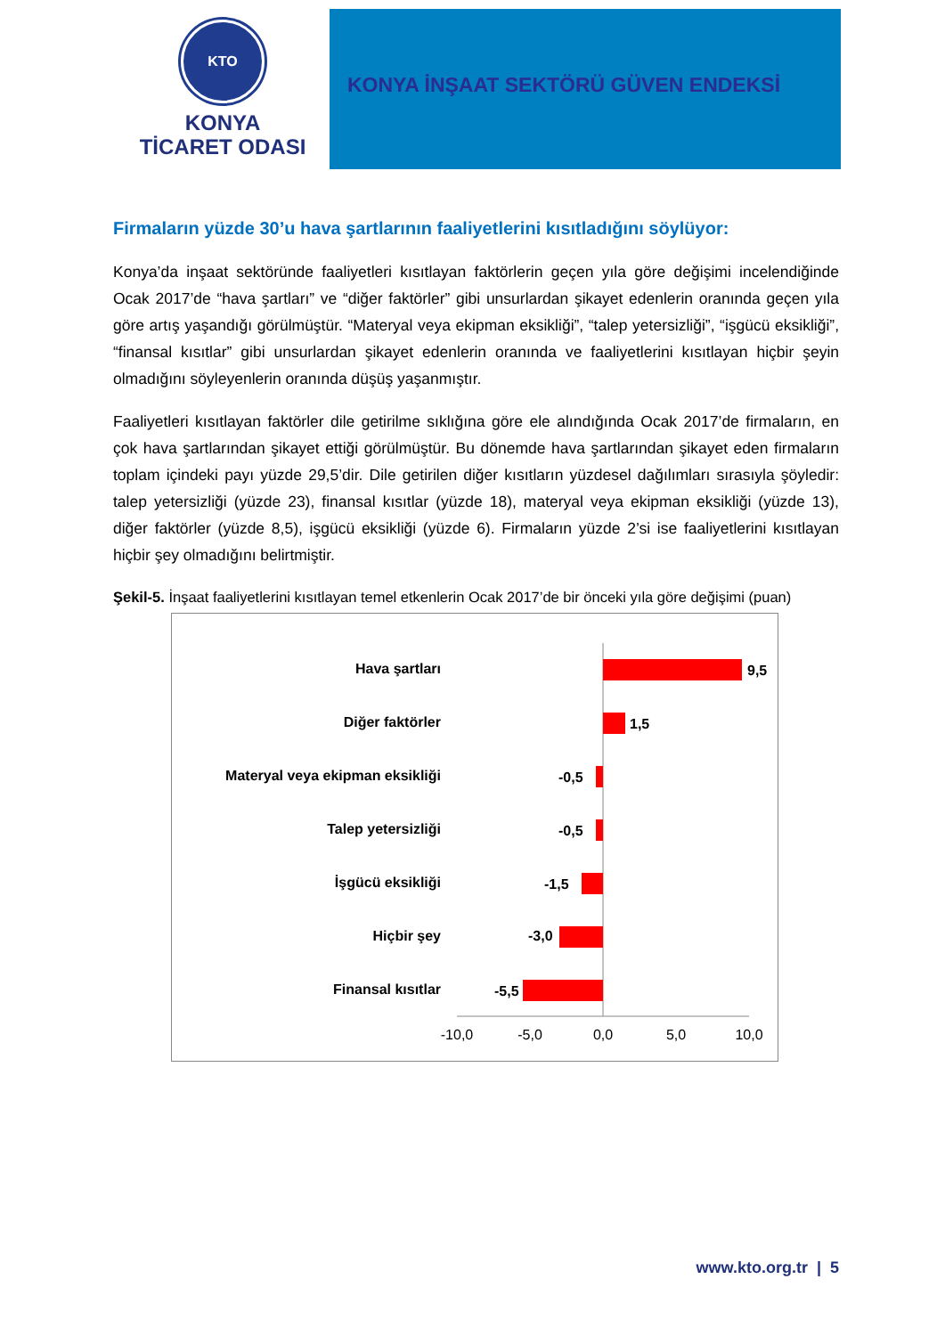KTO
KONYA
TİCARET ODASI
KONYA İNŞAAT SEKTÖRÜ GÜVEN ENDEKSİ
Firmaların yüzde 30’u hava şartlarının faaliyetlerini kısıtladığını söylüyor:
Konya’da inşaat sektöründe faaliyetleri kısıtlayan faktörlerin geçen yıla göre değişimi incelendiğinde Ocak 2017’de “hava şartları” ve “diğer faktörler” gibi unsurlardan şikayet edenlerin oranında geçen yıla göre artış yaşandığı görülmüştür. “Materyal veya ekipman eksikliği”, “talep yetersizliği”, “işgücü eksikliği”, “finansal kısıtlar” gibi unsurlardan şikayet edenlerin oranında ve faaliyetlerini kısıtlayan hiçbir şeyin olmadığını söyleyenlerin oranında düşüş yaşanmıştır.
Faaliyetleri kısıtlayan faktörler dile getirilme sıklığına göre ele alındığında Ocak 2017’de firmaların, en çok hava şartlarından şikayet ettiği görülmüştür. Bu dönemde hava şartlarından şikayet eden firmaların toplam içindeki payı yüzde 29,5’dir. Dile getirilen diğer kısıtların yüzdesel dağılımları sırasıyla şöyledir: talep yetersizliği (yüzde 23), finansal kısıtlar (yüzde 18), materyal veya ekipman eksikliği (yüzde 13), diğer faktörler (yüzde 8,5), işgücü eksikliği (yüzde 6). Firmaların yüzde 2’si ise faaliyetlerini kısıtlayan hiçbir şey olmadığını belirtmiştir.
Şekil-5. İnşaat faaliyetlerini kısıtlayan temel etkenlerin Ocak 2017’de bir önceki yıla göre değişimi (puan)
Hava şartları
Diğer faktörler
Materyal veya ekipman eksikliği
Talep yetersizliği
İşgücü eksikliği
Hiçbir şey
Finansal kısıtlar
9,5
1,5
-0,5
-0,5
-1,5
-3,0
-5,5
-10,0
-5,0
0,0
5,0
10,0
www.kto.org.tr | 5